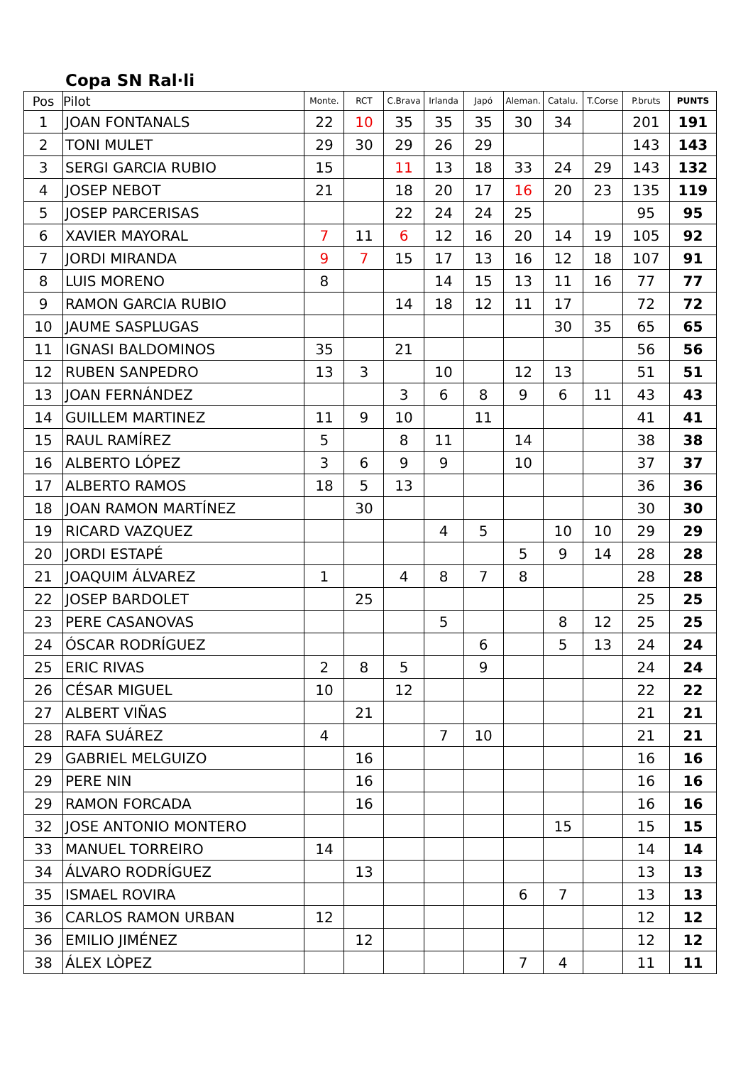Copa SN Ral·li
| Pos | Pilot | Monte. | RCT | C.Brava | Irlanda | Japó | Aleman. | Catalu. | T.Corse | P.bruts | PUNTS |
| --- | --- | --- | --- | --- | --- | --- | --- | --- | --- | --- | --- |
| 1 | JOAN FONTANALS | 22 | 10 | 35 | 35 | 35 | 30 | 34 | | 201 | 191 |
| 2 | TONI MULET | 29 | 30 | 29 | 26 | 29 | | | | 143 | 143 |
| 3 | SERGI GARCIA RUBIO | 15 | | 11 | 13 | 18 | 33 | 24 | 29 | 143 | 132 |
| 4 | JOSEP NEBOT | 21 | | 18 | 20 | 17 | 16 | 20 | 23 | 135 | 119 |
| 5 | JOSEP PARCERISAS | | | 22 | 24 | 24 | 25 | | | 95 | 95 |
| 6 | XAVIER MAYORAL | 7 | 11 | 6 | 12 | 16 | 20 | 14 | 19 | 105 | 92 |
| 7 | JORDI MIRANDA | 9 | 7 | 15 | 17 | 13 | 16 | 12 | 18 | 107 | 91 |
| 8 | LUIS MORENO | 8 | | | 14 | 15 | 13 | 11 | 16 | 77 | 77 |
| 9 | RAMON GARCIA RUBIO | | | 14 | 18 | 12 | 11 | 17 | | 72 | 72 |
| 10 | JAUME SASPLUGAS | | | | | | | 30 | 35 | 65 | 65 |
| 11 | IGNASI BALDOMINOS | 35 | | 21 | | | | | | 56 | 56 |
| 12 | RUBEN SANPEDRO | 13 | 3 | | 10 | | 12 | 13 | | 51 | 51 |
| 13 | JOAN FERNÁNDEZ | | | 3 | 6 | 8 | 9 | 6 | 11 | 43 | 43 |
| 14 | GUILLEM MARTINEZ | 11 | 9 | 10 | | 11 | | | | 41 | 41 |
| 15 | RAUL RAMÍREZ | 5 | | 8 | 11 | | 14 | | | 38 | 38 |
| 16 | ALBERTO LÓPEZ | 3 | 6 | 9 | 9 | | 10 | | | 37 | 37 |
| 17 | ALBERTO RAMOS | 18 | 5 | 13 | | | | | | 36 | 36 |
| 18 | JOAN RAMON MARTÍNEZ | | 30 | | | | | | | 30 | 30 |
| 19 | RICARD VAZQUEZ | | | | 4 | 5 | | 10 | 10 | 29 | 29 |
| 20 | JORDI ESTAPÉ | | | | | | 5 | 9 | 14 | 28 | 28 |
| 21 | JOAQUIM ÁLVAREZ | 1 | | 4 | 8 | 7 | 8 | | | 28 | 28 |
| 22 | JOSEP BARDOLET | | 25 | | | | | | | 25 | 25 |
| 23 | PERE CASANOVAS | | | | 5 | | | 8 | 12 | 25 | 25 |
| 24 | ÓSCAR RODRÍGUEZ | | | | | 6 | | 5 | 13 | 24 | 24 |
| 25 | ERIC RIVAS | 2 | 8 | 5 | | 9 | | | | 24 | 24 |
| 26 | CÉSAR MIGUEL | 10 | | 12 | | | | | | 22 | 22 |
| 27 | ALBERT VIÑAS | | 21 | | | | | | | 21 | 21 |
| 28 | RAFA SUÁREZ | 4 | | | 7 | 10 | | | | 21 | 21 |
| 29 | GABRIEL MELGUIZO | | 16 | | | | | | | 16 | 16 |
| 29 | PERE NIN | | 16 | | | | | | | 16 | 16 |
| 29 | RAMON FORCADA | | 16 | | | | | | | 16 | 16 |
| 32 | JOSE ANTONIO MONTERO | | | | | | | 15 | | 15 | 15 |
| 33 | MANUEL TORREIRO | 14 | | | | | | | | 14 | 14 |
| 34 | ÁLVARO RODRÍGUEZ | | 13 | | | | | | | 13 | 13 |
| 35 | ISMAEL ROVIRA | | | | | | 6 | 7 | | 13 | 13 |
| 36 | CARLOS RAMON URBAN | 12 | | | | | | | | 12 | 12 |
| 36 | EMILIO JIMÉNEZ | | 12 | | | | | | | 12 | 12 |
| 38 | ÁLEX LÒPEZ | | | | | | 7 | 4 | | 11 | 11 |